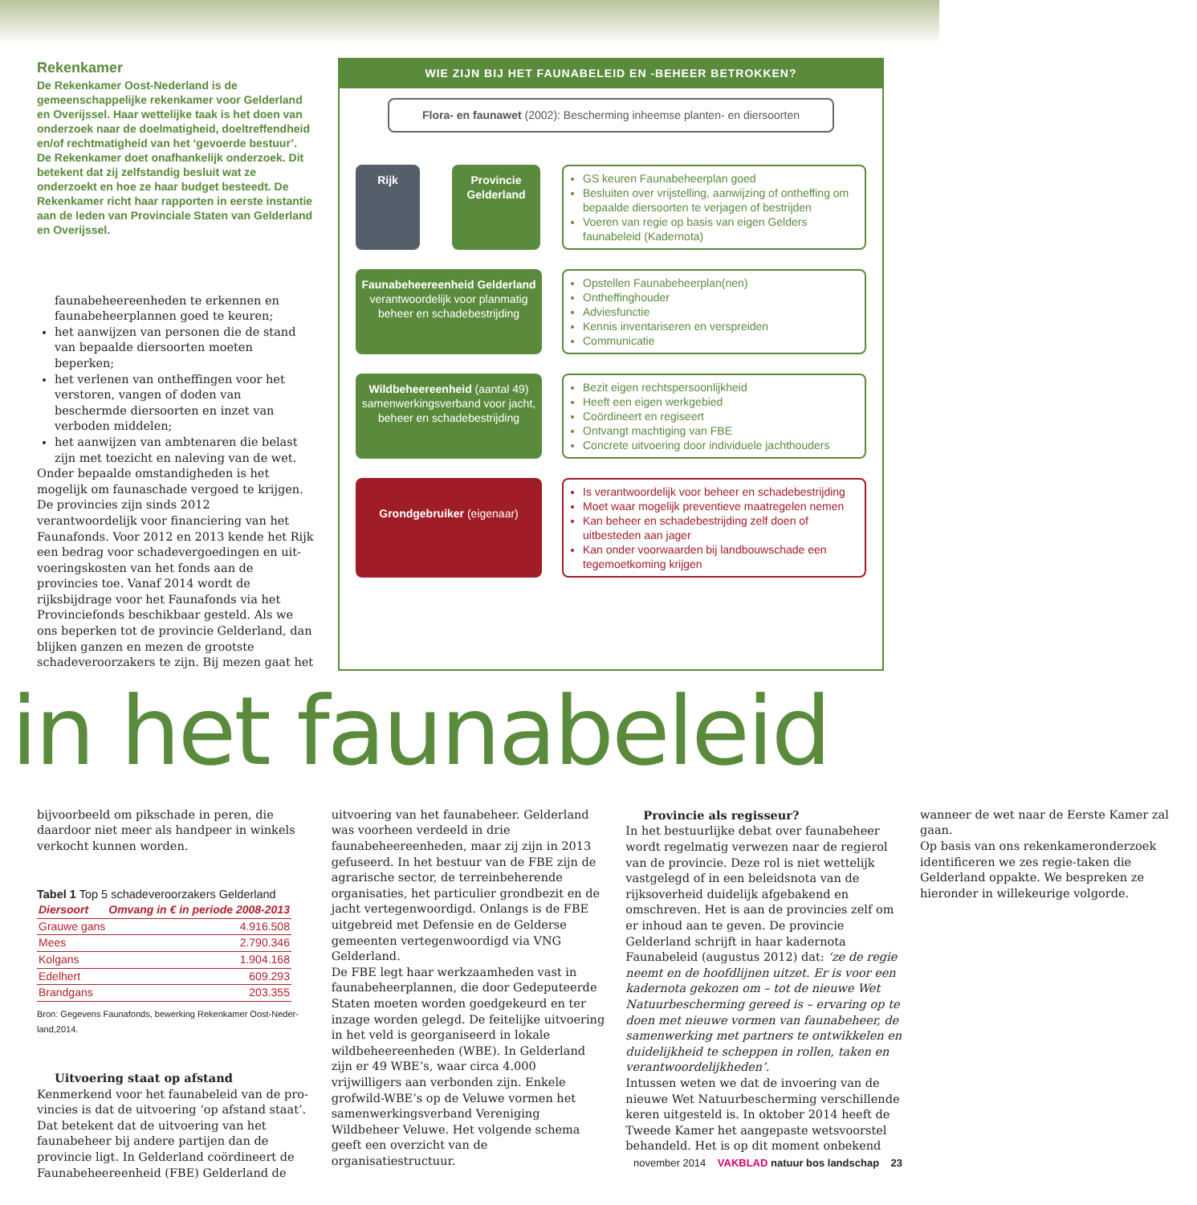Rekenkamer
De Rekenkamer Oost-Nederland is de gemeenschappelijke rekenkamer voor Gelderland en Overijssel. Haar wettelijke taak is het doen van onderzoek naar de doelmatigheid, doeltreffendheid en/of rechtmatigheid van het ‘gevoerde bestuur’. De Rekenkamer doet onafhankelijk onderzoek. Dit betekent dat zij zelfstandig besluit wat ze onderzoekt en hoe ze haar budget besteedt. De Rekenkamer richt haar rapporten in eerste instantie aan de leden van Provinciale Staten van Gelderland en Overijssel.
faunabeheereenheden te erkennen en fauna­beheerplannen goed te keuren;
het aanwijzen van personen die de stand van bepaalde diersoorten moeten beperken;
het verlenen van ontheffingen voor het verstoren, vangen of doden van beschermde diersoorten en inzet van verboden middelen;
het aanwijzen van ambtenaren die belast zijn met toezicht en naleving van de wet.
Onder bepaalde omstandigheden is het mogelijk om faunaschade vergoed te krijgen. De provincies zijn sinds 2012 verantwoordelijk voor financiering van het Faunafonds. Voor 2012 en 2013 kende het Rijk een bedrag voor schadevergoedingen en uit­voeringskosten van het fonds aan de provincies toe. Vanaf 2014 wordt de rijksbijdrage voor het Faunafonds via het Provinciefonds beschikbaar gesteld. Als we ons beperken tot de provincie Gel­derland, dan blijken ganzen en mezen de grootste schadeveroorzakers te zijn. Bij mezen gaat het
WIE ZIJN BIJ HET FAUNABELEID EN -BEHEER BETROKKEN?
Flora- en faunawet (2002): Bescherming inheemse planten- en diersoorten
Rijk Provincie Gelderland
GS keuren Faunabeheerplan goed
Besluiten over vrijstelling, aanwijzing of ontheffing om bepaalde diersoorten te verjagen of bestrijden
Voeren van regie op basis van eigen Gelders faunabeleid (Kadernota)
Faunabeheereenheid Gelderland verantwoordelijk voor planmatig beheer en schadebestrijding
Opstellen Faunabeheerplan(nen)
Ontheffinghouder
Adviesfunctie
Kennis inventariseren en verspreiden
Communicatie
Wildbeheereenheid (aantal 49) samenwerkingsverband voor jacht, beheer en schadebestrijding
Bezit eigen rechtspersoonlijkheid
Heeft een eigen werkgebied
Coördineert en regiseert
Ontvangt machtiging van FBE
Concrete uitvoering door individuele jachthouders
Grondgebruiker (eigenaar)
Is verantwoordelijk voor beheer en schadebestrijding
Moet waar mogelijk preventieve maatregelen nemen
Kan beheer en schadebestrijding zelf doen of uitbesteden aan jager
Kan onder voorwaarden bij landbouwschade een tegemoetkoming krijgen
in het faunabeleid
bijvoorbeeld om pikschade in peren, die daardoor niet meer als handpeer in winkels verkocht kun­nen worden.
Tabel 1 Top 5 schadeveroorzakers Gelderland
| Diersoort | Omvang in € in periode 2008-2013 |
| --- | --- |
| Grauwe gans | 4.916.508 |
| Mees | 2.790.346 |
| Kolgans | 1.904.168 |
| Edelhert | 609.293 |
| Brandgans | 203.355 |
Bron: Gegevens Faunafonds, bewerking Rekenkamer Oost-Neder­land,2014.
Uitvoering staat op afstand
Kenmerkend voor het faunabeleid van de pro­vincies is dat de uitvoering ‘op afstand staat’. Dat betekent dat de uitvoering van het faunabeheer bij andere partijen dan de provincie ligt. In Gelderland coördineert de Faunabeheereenheid (FBE) Gelderland de uitvoering van het faunabe­heer. Gelderland was voorheen verdeeld in drie faunabeheereenheden, maar zij zijn in 2013 gefu­seerd. In het bestuur van de FBE zijn de agrari­sche sector, de terreinbeherende organisaties, het particulier grondbezit en de jacht vertegenwoor­digd. Onlangs is de FBE uitgebreid met Defensie en de Gelderse gemeenten vertegenwoordigd via VNG Gelderland.
De FBE legt haar werkzaamheden vast in fauna­beheerplannen, die door Gedeputeerde Staten moeten worden goedgekeurd en ter inzage worden gelegd. De feitelijke uitvoering in het veld is georganiseerd in lokale wildbeheereenheden (WBE). In Gelderland zijn er 49 WBE’s, waar circa 4.000 vrijwilligers aan verbonden zijn. Enkele grofwild-WBE’s op de Veluwe vormen het samen­werkingsverband Vereniging Wildbeheer Veluwe. Het volgende schema geeft een overzicht van de organisatiestructuur.
Provincie als regisseur?
In het bestuurlijke debat over faunabeheer wordt regelmatig verwezen naar de regierol van de provincie. Deze rol is niet wettelijk vastgelegd of in een beleidsnota van de rijksoverheid duidelijk afgebakend en omschreven. Het is aan de provin­cies zelf om er inhoud aan te geven. De provincie Gelderland schrijft in haar kadernota Faunabeleid (augustus 2012) dat: ‘ze de regie neemt en de hoofd­lijnen uitzet. Er is voor een kadernota gekozen om – tot de nieuwe Wet Natuurbescherming gereed is – ervaring op te doen met nieuwe vormen van faunabeheer, de samenwerking met partners te ontwikkelen en duidelijkheid te scheppen in rollen, taken en verantwoordelijkheden’.
Intussen weten we dat de invoering van de nieuwe Wet Natuurbescherming verschillende ke­ren uitgesteld is. In oktober 2014 heeft de Tweede Kamer het aangepaste wetsvoorstel behandeld. Het is op dit moment onbekend wanneer de wet naar de Eerste Kamer zal gaan.
Op basis van ons rekenkameronderzoek identifi­ceren we zes regie-taken die Gelderland oppakte. We bespreken ze hieronder in willekeurige volgorde.
november 2014 VAKBLAD natuur bos landschap 23